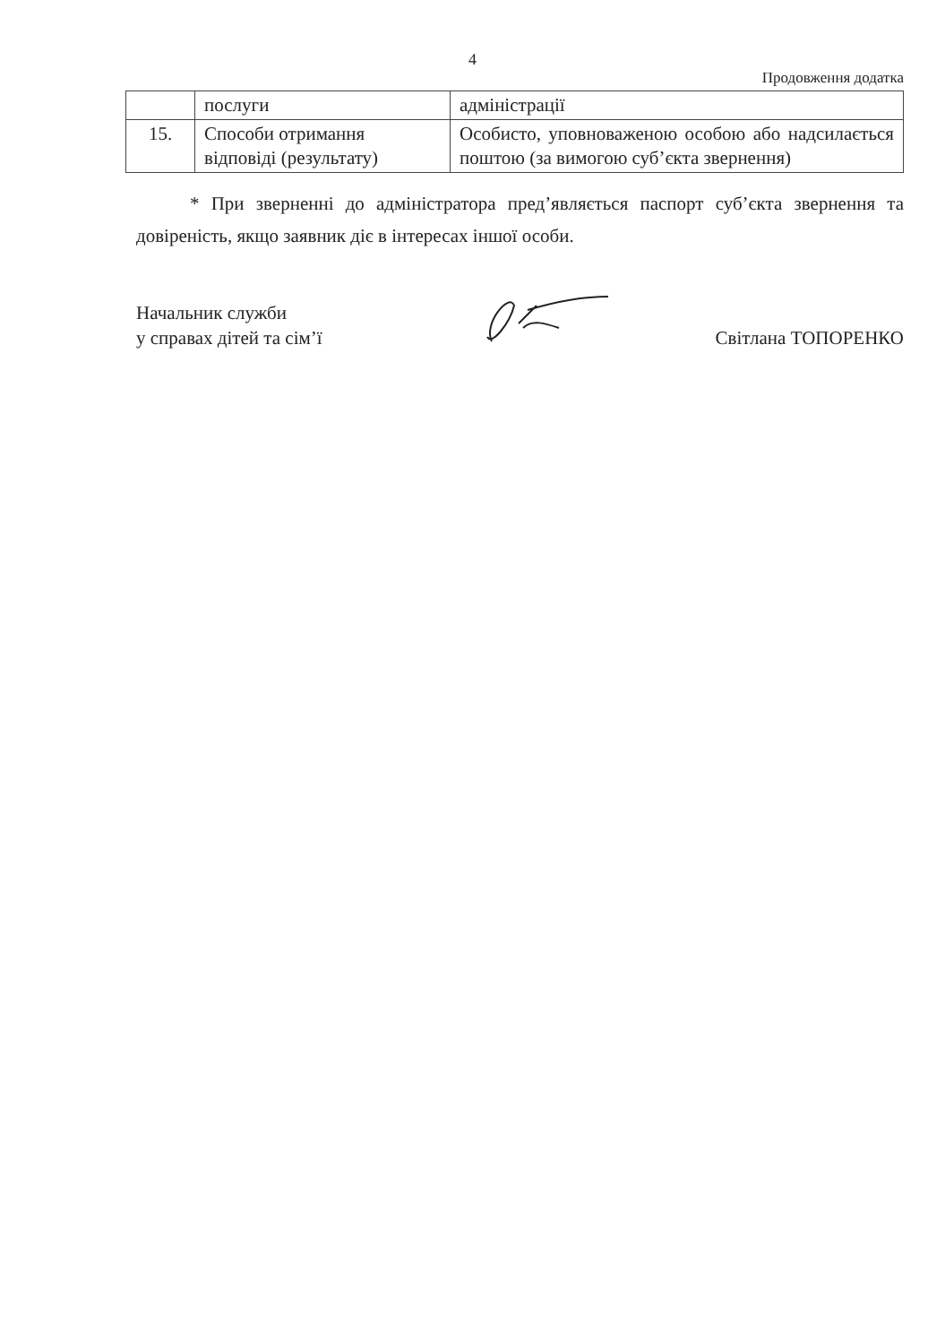4
Продовження додатка
| | послуги | адміністрації |
| 15. | Способи отримання відповіді (результату) | Особисто, уповноваженою особою або надсилається поштою (за вимогою суб’єкта звернення) |
* При зверненні до адміністратора пред’являється паспорт суб’єкта звернення та довіреність, якщо заявник діє в інтересах іншої особи.
Начальник служби
у справах дітей та сім’ї
Світлана ТОПОРЕНКО